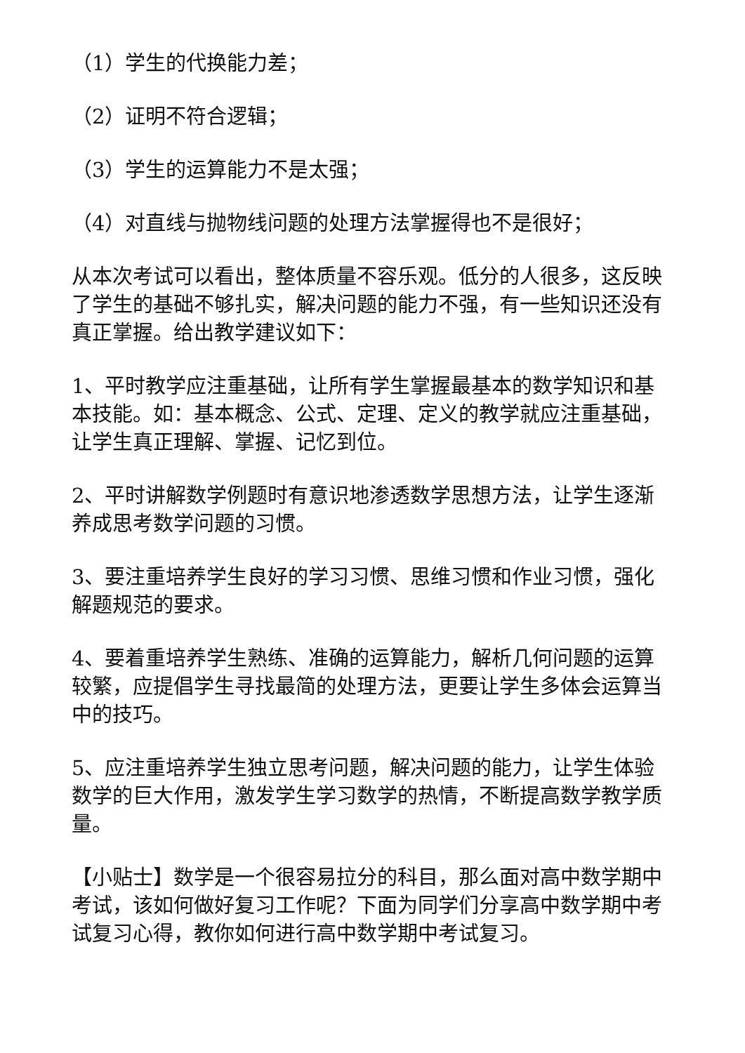（1）学生的代换能力差；
（2）证明不符合逻辑；
（3）学生的运算能力不是太强；
（4）对直线与抛物线问题的处理方法掌握得也不是很好；
从本次考试可以看出，整体质量不容乐观。低分的人很多，这反映了学生的基础不够扎实，解决问题的能力不强，有一些知识还没有真正掌握。给出教学建议如下：
1、平时教学应注重基础，让所有学生掌握最基本的数学知识和基本技能。如：基本概念、公式、定理、定义的教学就应注重基础，让学生真正理解、掌握、记忆到位。
2、平时讲解数学例题时有意识地渗透数学思想方法，让学生逐渐养成思考数学问题的习惯。
3、要注重培养学生良好的学习习惯、思维习惯和作业习惯，强化解题规范的要求。
4、要着重培养学生熟练、准确的运算能力，解析几何问题的运算较繁，应提倡学生寻找最简的处理方法，更要让学生多体会运算当中的技巧。
5、应注重培养学生独立思考问题，解决问题的能力，让学生体验数学的巨大作用，激发学生学习数学的热情，不断提高数学教学质量。
【小贴士】数学是一个很容易拉分的科目，那么面对高中数学期中考试，该如何做好复习工作呢？下面为同学们分享高中数学期中考试复习心得，教你如何进行高中数学期中考试复习。